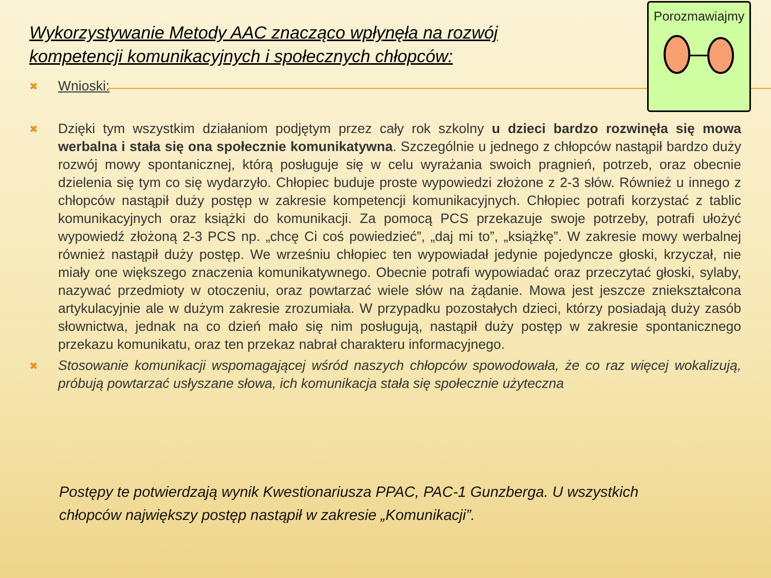Porozmawiajmy
Wykorzystywanie Metody AAC znacząco wpłynęła na rozwój kompetencji komunikacyjnych i społecznych chłopców:
✖
Wnioski:
✖
Dzięki tym wszystkim działaniom podjętym przez cały rok szkolny u dzieci bardzo rozwinęła się mowa werbalna i stała się ona społecznie komunikatywna. Szczególnie u jednego z chłopców nastąpił bardzo duży rozwój mowy spontanicznej, którą posługuje się w celu wyrażania swoich pragnień, potrzeb, oraz obecnie dzielenia się tym co się wydarzyło. Chłopiec buduje proste wypowiedzi złożone z 2-3 słów. Również u innego z chłopców nastąpił duży postęp w zakresie kompetencji komunikacyjnych. Chłopiec potrafi korzystać z tablic komunikacyjnych oraz książki do komunikacji. Za pomocą PCS przekazuje swoje potrzeby, potrafi ułożyć wypowiedź złożoną 2-3 PCS np. „chcę Ci coś powiedzieć”, „daj mi to”, „książkę”. W zakresie mowy werbalnej również nastąpił duży postęp. We wrześniu chłopiec ten wypowiadał jedynie pojedyncze głoski, krzyczał, nie miały one większego znaczenia komunikatywnego. Obecnie potrafi wypowiadać oraz przeczytać głoski, sylaby, nazywać przedmioty w otoczeniu, oraz powtarzać wiele słów na żądanie. Mowa jest jeszcze zniekształcona artykulacyjnie ale w dużym zakresie zrozumiała. W przypadku pozostałych dzieci, którzy posiadają duży zasób słownictwa, jednak na co dzień mało się nim posługują, nastąpił duży postęp w zakresie spontanicznego przekazu komunikatu, oraz ten przekaz nabrał charakteru informacyjnego.
✖
Stosowanie komunikacji wspomagającej wśród naszych chłopców spowodowała, że co raz więcej wokalizują, próbują powtarzać usłyszane słowa, ich komunikacja stała się społecznie użyteczna
Postępy te potwierdzają wynik Kwestionariusza PPAC, PAC-1 Gunzberga. U wszystkich chłopców największy postęp nastąpił w zakresie „Komunikacji”.